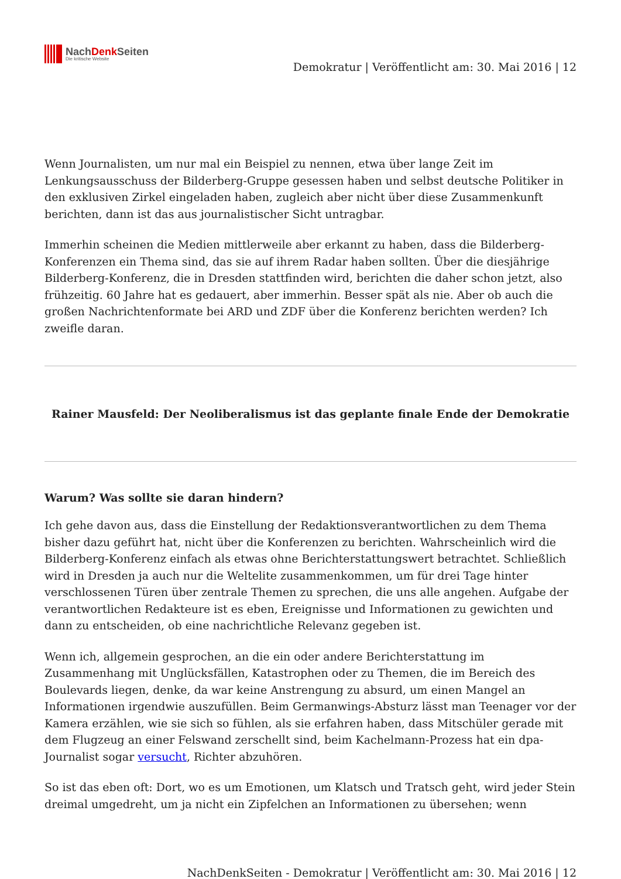NachDenk Seiten
Die kritische Website
Demokratur | Veröffentlicht am: 30. Mai 2016 | 12
Wenn Journalisten, um nur mal ein Beispiel zu nennen, etwa über lange Zeit im Lenkungsausschuss der Bilderberg-Gruppe gesessen haben und selbst deutsche Politiker in den exklusiven Zirkel eingeladen haben, zugleich aber nicht über diese Zusammenkunft berichten, dann ist das aus journalistischer Sicht untragbar.
Immerhin scheinen die Medien mittlerweile aber erkannt zu haben, dass die Bilderberg-Konferenzen ein Thema sind, das sie auf ihrem Radar haben sollten. Über die diesjährige Bilderberg-Konferenz, die in Dresden stattfinden wird, berichten die daher schon jetzt, also frühzeitig. 60 Jahre hat es gedauert, aber immerhin. Besser spät als nie. Aber ob auch die großen Nachrichtenformate bei ARD und ZDF über die Konferenz berichten werden? Ich zweifle daran.
Rainer Mausfeld: Der Neoliberalismus ist das geplante finale Ende der Demokratie
Warum? Was sollte sie daran hindern?
Ich gehe davon aus, dass die Einstellung der Redaktionsverantwortlichen zu dem Thema bisher dazu geführt hat, nicht über die Konferenzen zu berichten. Wahrscheinlich wird die Bilderberg-Konferenz einfach als etwas ohne Berichterstattungswert betrachtet. Schließlich wird in Dresden ja auch nur die Weltelite zusammenkommen, um für drei Tage hinter verschlossenen Türen über zentrale Themen zu sprechen, die uns alle angehen. Aufgabe der verantwortlichen Redakteure ist es eben, Ereignisse und Informationen zu gewichten und dann zu entscheiden, ob eine nachrichtliche Relevanz gegeben ist.
Wenn ich, allgemein gesprochen, an die ein oder andere Berichterstattung im Zusammenhang mit Unglücksfällen, Katastrophen oder zu Themen, die im Bereich des Boulevards liegen, denke, da war keine Anstrengung zu absurd, um einen Mangel an Informationen irgendwie auszufüllen. Beim Germanwings-Absturz lässt man Teenager vor der Kamera erzählen, wie sie sich so fühlen, als sie erfahren haben, dass Mitschüler gerade mit dem Flugzeug an einer Felswand zerschellt sind, beim Kachelmann-Prozess hat ein dpa-Journalist sogar versucht, Richter abzuhören.
So ist das eben oft: Dort, wo es um Emotionen, um Klatsch und Tratsch geht, wird jeder Stein dreimal umgedreht, um ja nicht ein Zipfelchen an Informationen zu übersehen; wenn
NachDenkSeiten - Demokratur | Veröffentlicht am: 30. Mai 2016 | 12